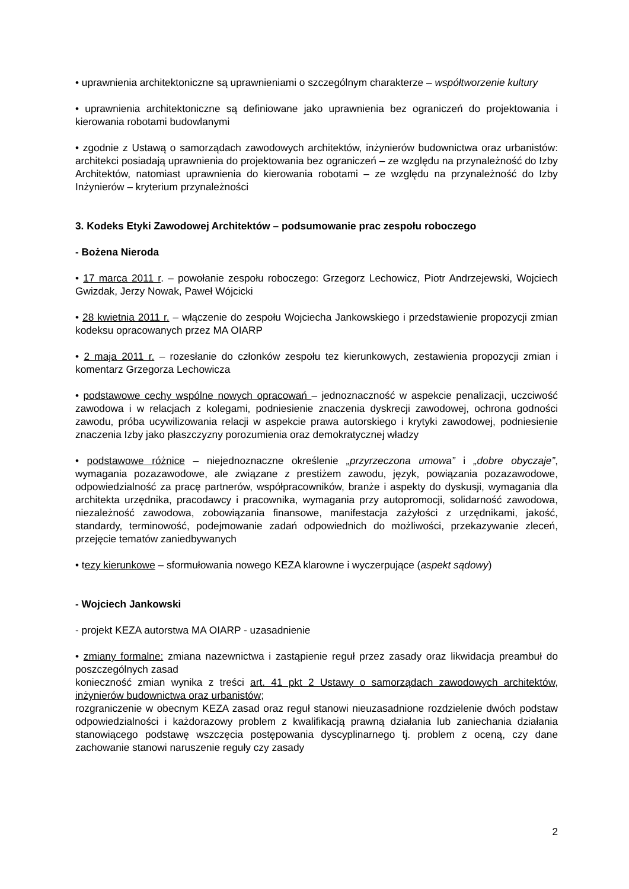• uprawnienia architektoniczne są uprawnieniami o szczególnym charakterze – współtworzenie kultury
• uprawnienia architektoniczne są definiowane jako uprawnienia bez ograniczeń do projektowania i kierowania robotami budowlanymi
• zgodnie z Ustawą o samorządach zawodowych architektów, inżynierów budownictwa oraz urbanistów: architekci posiadają uprawnienia do projektowania bez ograniczeń – ze względu na przynależność do Izby Architektów, natomiast uprawnienia do kierowania robotami – ze względu na przynależność do Izby Inżynierów – kryterium przynależności
3. Kodeks Etyki Zawodowej Architektów – podsumowanie prac zespołu roboczego
- Bożena Nieroda
• 17 marca 2011 r. – powołanie zespołu roboczego: Grzegorz Lechowicz, Piotr Andrzejewski, Wojciech Gwizdak, Jerzy Nowak, Paweł Wójcicki
• 28 kwietnia 2011 r. – włączenie do zespołu Wojciecha Jankowskiego i przedstawienie propozycji zmian kodeksu opracowanych przez MA OIARP
• 2 maja 2011 r. – rozesłanie do członków zespołu tez kierunkowych, zestawienia propozycji zmian i komentarz Grzegorza Lechowicza
• podstawowe cechy wspólne nowych opracowań – jednoznaczność w aspekcie penalizacji, uczciwość zawodowa i w relacjach z kolegami, podniesienie znaczenia dyskrecji zawodowej, ochrona godności zawodu, próba ucywilizowania relacji w aspekcie prawa autorskiego i krytyki zawodowej, podniesienie znaczenia Izby jako płaszczyzny porozumienia oraz demokratycznej władzy
• podstawowe różnice – niejednoznaczne określenie „przyrzeczona umowa” i „dobre obyczaje”, wymagania pozazawodowe, ale związane z prestiżem zawodu, język, powiązania pozazawodowe, odpowiedzialność za pracę partnerów, współpracowników, branże i aspekty do dyskusji, wymagania dla architekta urzędnika, pracodawcy i pracownika, wymagania przy autopromocji, solidarność zawodowa, niezależność zawodowa, zobowiązania finansowe, manifestacja zażyłości z urzędnikami, jakość, standardy, terminowość, podejmowanie zadań odpowiednich do możliwości, przekazywanie zleceń, przejęcie tematów zaniedbywanych
• tezy kierunkowe – sformułowania nowego KEZA klarowne i wyczerpujące (aspekt sądowy)
- Wojciech Jankowski
- projekt KEZA autorstwa MA OIARP - uzasadnienie
• zmiany formalne: zmiana nazewnictwa i zastąpienie reguł przez zasady oraz likwidacja preambuł do poszczególnych zasad
konieczność zmian wynika z treści art. 41 pkt 2 Ustawy o samorządach zawodowych architektów, inżynierów budownictwa oraz urbanistów;
rozgraniczenie w obecnym KEZA zasad oraz reguł stanowi nieuzasadnione rozdzielenie dwóch podstaw odpowiedzialności i każdorazowy problem z kwalifikacją prawną działania lub zaniechania działania stanowiącego podstawę wszczęcia postępowania dyscyplinarnego tj. problem z oceną, czy dane zachowanie stanowi naruszenie reguły czy zasady
2